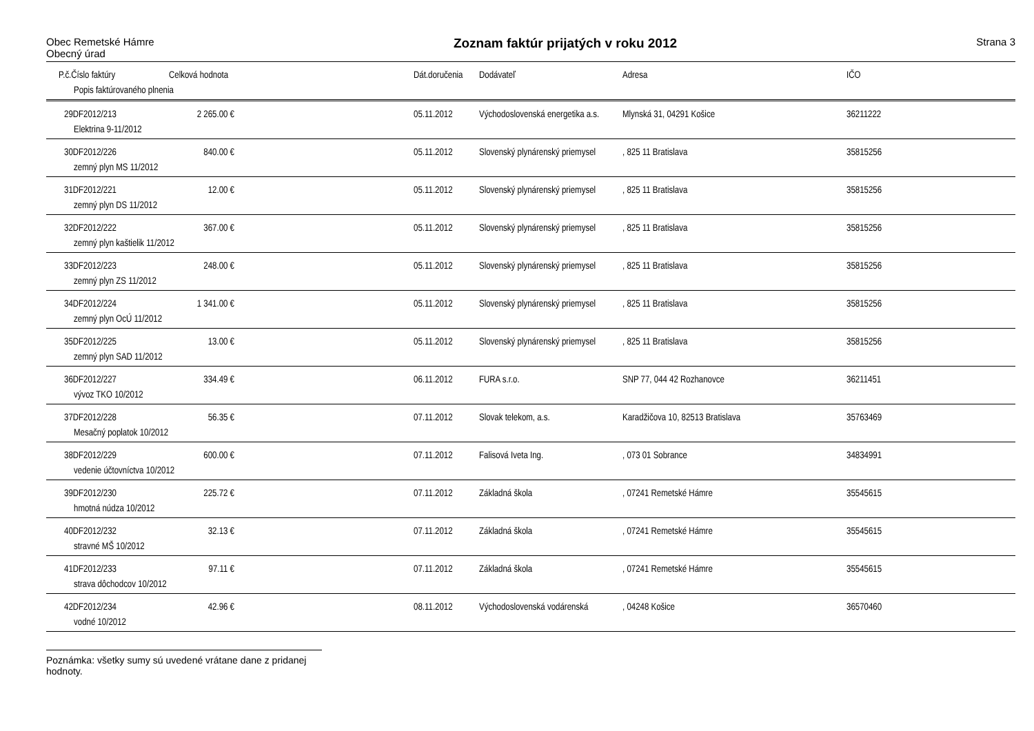Obec Remetské Hámre
Obecný úrad
Zoznam faktúr prijatých v roku 2012
Strana 3
| | P.č.Číslo faktúry | Celková hodnota | | Dát.doručenia | Dodávateľ | Adresa | IČO |
| --- | --- | --- | --- | --- | --- | --- | --- |
| | Popis faktúrovaného plnenia | | | | | | |
| | 29DF2012/213 | 2 265.00 € | | 05.11.2012 | Východoslovenská energetika a.s. | Mlynská 31, 04291 Košice | 36211222 |
| | Elektrina 9-11/2012 | | | | | | |
| | 30DF2012/226 | 840.00 € | | 05.11.2012 | Slovenský plynárenský priemysel | , 825 11 Bratislava | 35815256 |
| | zemný plyn MS 11/2012 | | | | | | |
| | 31DF2012/221 | 12.00 € | | 05.11.2012 | Slovenský plynárenský priemysel | , 825 11 Bratislava | 35815256 |
| | zemný plyn DS 11/2012 | | | | | | |
| | 32DF2012/222 | 367.00 € | | 05.11.2012 | Slovenský plynárenský priemysel | , 825 11 Bratislava | 35815256 |
| | zemný plyn kaštielik 11/2012 | | | | | | |
| | 33DF2012/223 | 248.00 € | | 05.11.2012 | Slovenský plynárenský priemysel | , 825 11 Bratislava | 35815256 |
| | zemný plyn ZS 11/2012 | | | | | | |
| | 34DF2012/224 | 1 341.00 € | | 05.11.2012 | Slovenský plynárenský priemysel | , 825 11 Bratislava | 35815256 |
| | zemný plyn OcÚ 11/2012 | | | | | | |
| | 35DF2012/225 | 13.00 € | | 05.11.2012 | Slovenský plynárenský priemysel | , 825 11 Bratislava | 35815256 |
| | zemný plyn SAD 11/2012 | | | | | | |
| | 36DF2012/227 | 334.49 € | | 06.11.2012 | FURA s.r.o. | SNP 77, 044 42 Rozhanovce | 36211451 |
| | vývoz TKO 10/2012 | | | | | | |
| | 37DF2012/228 | 56.35 € | | 07.11.2012 | Slovak telekom, a.s. | Karadžičova 10, 82513 Bratislava | 35763469 |
| | Mesačný poplatok 10/2012 | | | | | | |
| | 38DF2012/229 | 600.00 € | | 07.11.2012 | Falisová Iveta Ing. | , 073 01 Sobrance | 34834991 |
| | vedenie účtovníctva 10/2012 | | | | | | |
| | 39DF2012/230 | 225.72 € | | 07.11.2012 | Základná škola | , 07241 Remetské Hámre | 35545615 |
| | hmotná núdza 10/2012 | | | | | | |
| | 40DF2012/232 | 32.13 € | | 07.11.2012 | Základná škola | , 07241 Remetské Hámre | 35545615 |
| | stravné MŠ 10/2012 | | | | | | |
| | 41DF2012/233 | 97.11 € | | 07.11.2012 | Základná škola | , 07241 Remetské Hámre | 35545615 |
| | strava dôchodcov 10/2012 | | | | | | |
| | 42DF2012/234 | 42.96 € | | 08.11.2012 | Východoslovenská vodárenská | , 04248 Košice | 36570460 |
| | vodné 10/2012 | | | | | | |
Poznámka: všetky sumy sú uvedené vrátane dane z pridanej hodnoty.